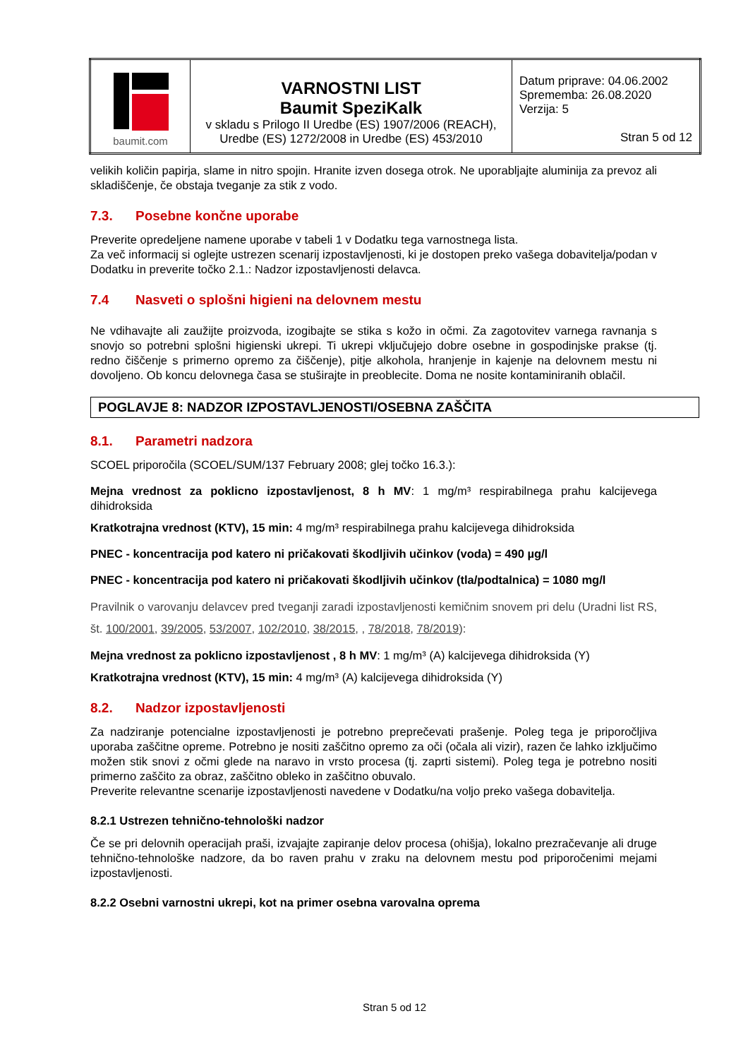| baumit.com | VARNOSTNI LIST Baumit SpeziKalk v skladu s Prilogo II Uredbe (ES) 1907/2006 (REACH), Uredbe (ES) 1272/2008 in Uredbe (ES) 453/2010 | Datum priprave: 04.06.2002 Sprememba: 26.08.2020 Verzija: 5 Stran 5 od 12 |
velikih količin papirja, slame in nitro spojin. Hranite izven dosega otrok. Ne uporabljajte aluminija za prevoz ali skladiščenje, če obstaja tveganje za stik z vodo.
7.3. Posebne končne uporabe
Preverite opredeljene namene uporabe v tabeli 1 v Dodatku tega varnostnega lista.
Za več informacij si oglejte ustrezen scenarij izpostavljenosti, ki je dostopen preko vašega dobavitelja/podan v Dodatku in preverite točko 2.1.: Nadzor izpostavljenosti delavca.
7.4 Nasveti o splošni higieni na delovnem mestu
Ne vdihavajte ali zaužijte proizvoda, izogibajte se stika s kožo in očmi. Za zagotovitev varnega ravnanja s snovjo so potrebni splošni higienski ukrepi. Ti ukrepi vključujejo dobre osebne in gospodinjske prakse (tj. redno čiščenje s primerno opremo za čiščenje), pitje alkohola, hranjenje in kajenje na delovnem mestu ni dovoljeno. Ob koncu delovnega časa se stuširajte in preoblecite. Doma ne nosite kontaminiranih oblačil.
POGLAVJE 8: NADZOR IZPOSTAVLJENOSTI/OSEBNA ZAŠČITA
8.1. Parametri nadzora
SCOEL priporočila (SCOEL/SUM/137 February 2008; glej točko 16.3.):
Mejna vrednost za poklicno izpostavljenost, 8 h MV: 1 mg/m³ respirabilnega prahu kalcijevega dihidroksida
Kratkotrajna vrednost (KTV), 15 min: 4 mg/m³ respirabilnega prahu kalcijevega dihidroksida
PNEC - koncentracija pod katero ni pričakovati škodljivih učinkov (voda) = 490 µg/l
PNEC - koncentracija pod katero ni pričakovati škodljivih učinkov (tla/podtalnica) = 1080 mg/l
Pravilnik o varovanju delavcev pred tveganji zaradi izpostavljenosti kemičnim snovem pri delu (Uradni list RS, št. 100/2001, 39/2005, 53/2007, 102/2010, 38/2015, , 78/2018, 78/2019):
Mejna vrednost za poklicno izpostavljenost , 8 h MV: 1 mg/m³ (A) kalcijevega dihidroksida (Y)
Kratkotrajna vrednost (KTV), 15 min: 4 mg/m³ (A) kalcijevega dihidroksida (Y)
8.2. Nadzor izpostavljenosti
Za nadziranje potencialne izpostavljenosti je potrebno preprečevati prašenje. Poleg tega je priporočljiva uporaba zaščitne opreme. Potrebno je nositi zaščitno opremo za oči (očala ali vizir), razen če lahko izključimo možen stik snovi z očmi glede na naravo in vrsto procesa (tj. zaprti sistemi). Poleg tega je potrebno nositi primerno zaščito za obraz, zaščitno obleko in zaščitno obuvalo.
Preverite relevantne scenarije izpostavljenosti navedene v Dodatku/na voljo preko vašega dobavitelja.
8.2.1 Ustrezen tehnično-tehnološki nadzor
Če se pri delovnih operacijah praši, izvajajte zapiranje delov procesa (ohišja), lokalno prezračevanje ali druge tehnično-tehnološke nadzore, da bo raven prahu v zraku na delovnem mestu pod priporočenimi mejami izpostavljenosti.
8.2.2 Osebni varnostni ukrepi, kot na primer osebna varovalna oprema
Stran 5 od 12